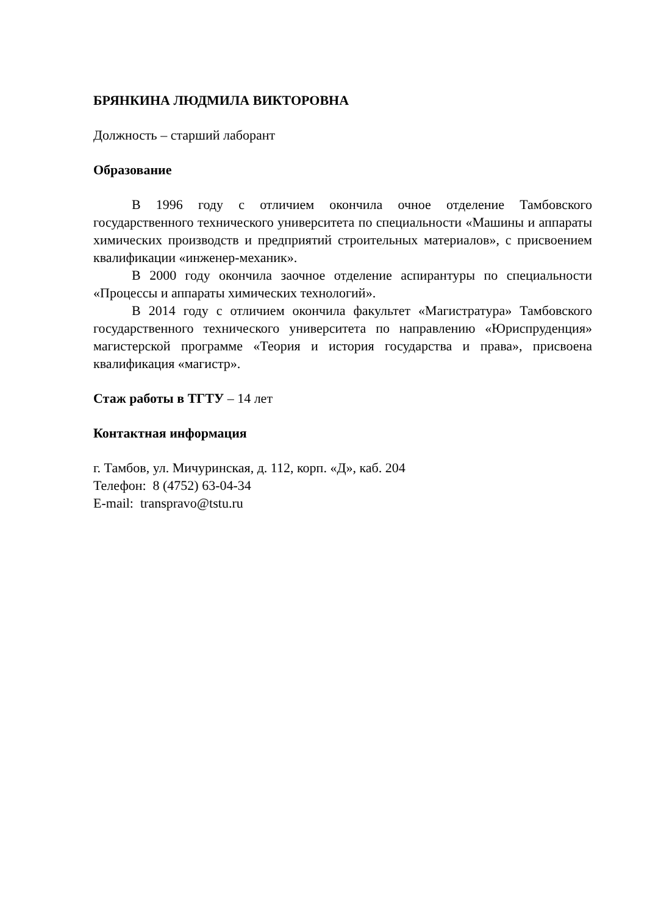БРЯНКИНА ЛЮДМИЛА ВИКТОРОВНА
Должность – старший лаборант
Образование
В 1996 году с отличием окончила очное отделение Тамбовского государственного технического университета по специальности «Машины и аппараты химических производств и предприятий строительных материалов», с присвоением квалификации «инженер-механик».
В 2000 году окончила заочное отделение аспирантуры по специальности «Процессы и аппараты химических технологий».
В 2014 году с отличием окончила факультет «Магистратура» Тамбовского государственного технического университета по направлению «Юриспруденция» магистерской программе «Теория и история государства и права», присвоена квалификация «магистр».
Стаж работы в ТГТУ – 14 лет
Контактная информация
г. Тамбов, ул. Мичуринская, д. 112, корп. «Д», каб. 204
Телефон: 8 (4752) 63-04-34
E-mail: transpravo@tstu.ru